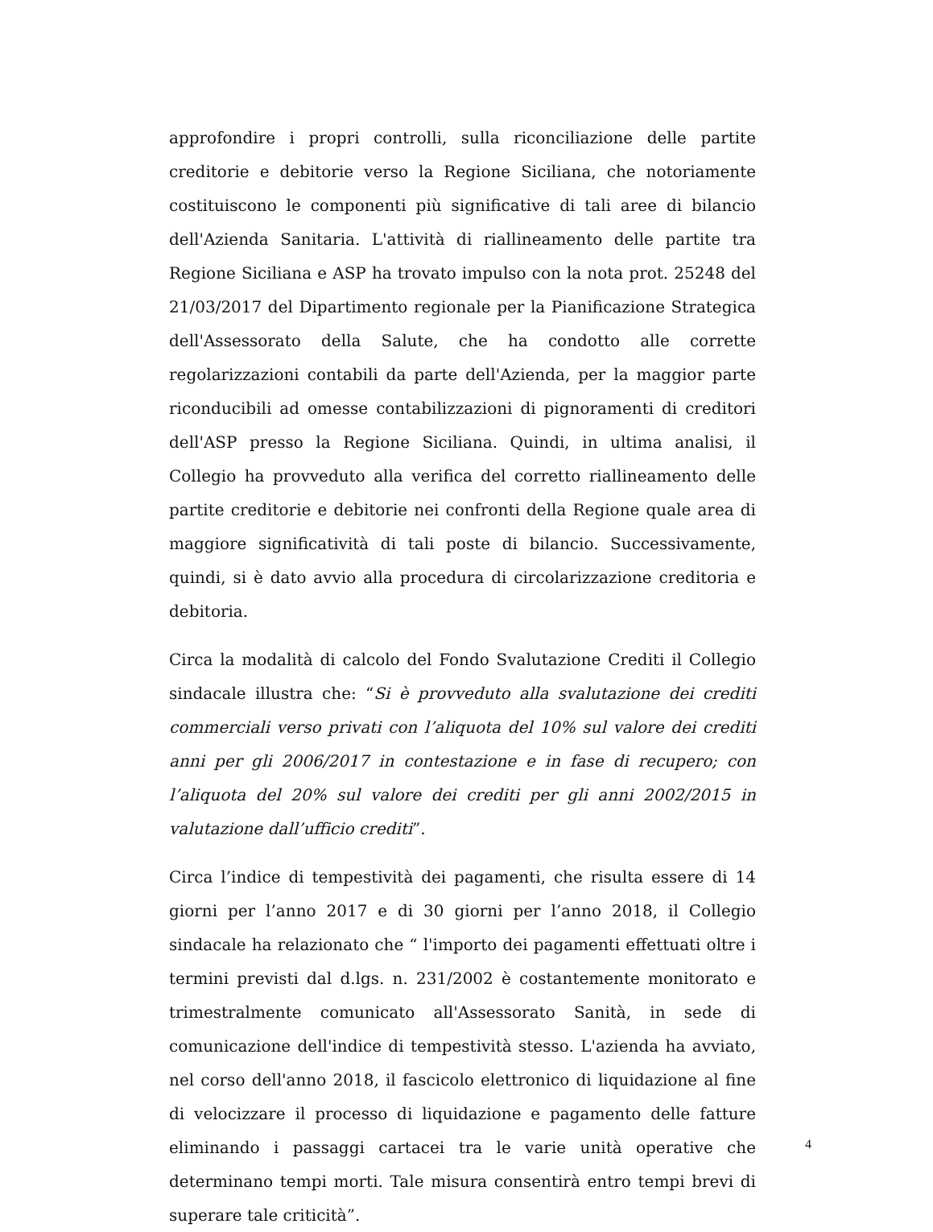approfondire i propri controlli, sulla riconciliazione delle partite creditorie e debitorie verso la Regione Siciliana, che notoriamente costituiscono le componenti più significative di tali aree di bilancio dell'Azienda Sanitaria. L'attività di riallineamento delle partite tra Regione Siciliana e ASP ha trovato impulso con la nota prot. 25248 del 21/03/2017 del Dipartimento regionale per la Pianificazione Strategica dell'Assessorato della Salute, che ha condotto alle corrette regolarizzazioni contabili da parte dell'Azienda, per la maggior parte riconducibili ad omesse contabilizzazioni di pignoramenti di creditori dell'ASP presso la Regione Siciliana. Quindi, in ultima analisi, il Collegio ha provveduto alla verifica del corretto riallineamento delle partite creditorie e debitorie nei confronti della Regione quale area di maggiore significatività di tali poste di bilancio. Successivamente, quindi, si è dato avvio alla procedura di circolarizzazione creditoria e debitoria.
Circa la modalità di calcolo del Fondo Svalutazione Crediti il Collegio sindacale illustra che: “Si è provveduto alla svalutazione dei crediti commerciali verso privati con l’aliquota del 10% sul valore dei crediti anni per gli 2006/2017 in contestazione e in fase di recupero; con l’aliquota del 20% sul valore dei crediti per gli anni 2002/2015 in valutazione dall’ufficio crediti”.
Circa l’indice di tempestività dei pagamenti, che risulta essere di 14 giorni per l’anno 2017 e di 30 giorni per l’anno 2018, il Collegio sindacale ha relazionato che “ l'importo dei pagamenti effettuati oltre i termini previsti dal d.lgs. n. 231/2002 è costantemente monitorato e trimestralmente comunicato all'Assessorato Sanità, in sede di comunicazione dell'indice di tempestività stesso. L'azienda ha avviato, nel corso dell'anno 2018, il fascicolo elettronico di liquidazione al fine di velocizzare il processo di liquidazione e pagamento delle fatture eliminando i passaggi cartacei tra le varie unità operative che determinano tempi morti. Tale misura consentirà entro tempi brevi di superare tale criticità”.
4